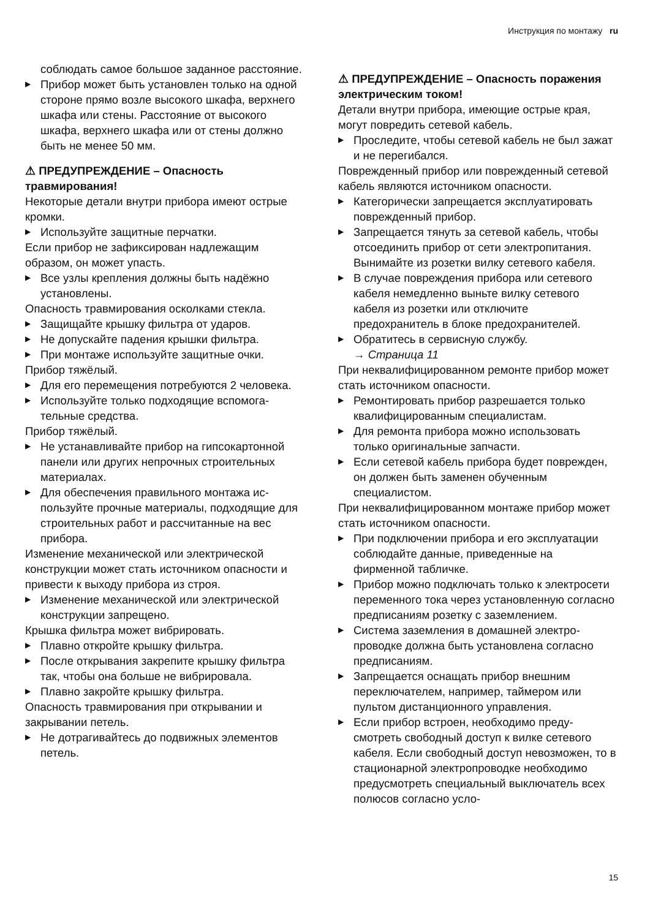Инструкция по монтажу ru
соблюдать самое большое заданное рас­стояние.
▶ Прибор может быть установлен только на одной стороне прямо возле высокого шка­фа, верхнего шкафа или стены. Расстояние от высокого шкафа, верхнего шкафа или от стены должно быть не менее 50 мм.
⚠ ПРЕДУПРЕЖДЕНИЕ – Опасность травмирования!
Некоторые детали внутри прибора имеют острые кромки.
▶ Используйте защитные перчатки.
Если прибор не зафиксирован надлежащим образом, он может упасть.
▶ Все узлы крепления должны быть надёжно установлены.
Опасность травмирования осколками стек­ла.
▶ Защищайте крышку фильтра от ударов.
▶ Не допускайте падения крышки фильтра.
▶ При монтаже используйте защитные очки.
Прибор тяжёлый.
▶ Для его перемещения потребуются 2 чело­века.
▶ Используйте только подходящие вспомога­тельные средства.
Прибор тяжёлый.
▶ Не устанавливайте прибор на гипсокартон­ной панели или других непрочных строи­тельных материалах.
▶ Для обеспечения правильного монтажа ис­пользуйте прочные материалы, подходящие для строительных работ и рассчитанные на вес прибора.
Изменение механической или электрической конструкции может стать источником опас­ности и привести к выходу прибора из строя.
▶ Изменение механической или электриче­ской конструкции запрещено.
Крышка фильтра может вибрировать.
▶ Плавно откройте крышку фильтра.
▶ После открывания закрепите крышку фильтра так, чтобы она больше не вибриро­вала.
▶ Плавно закройте крышку фильтра.
Опасность травмирования при открывании и закрывании петель.
▶ Не дотрагивайтесь до подвижных элемен­тов петель.
⚠ ПРЕДУПРЕЖДЕНИЕ – Опасность поражения электрическим током!
Детали внутри прибора, имеющие острые края, могут повредить сетевой кабель.
▶ Проследите, чтобы сетевой кабель не был зажат и не перегибался.
Поврежденный прибор или поврежденный сетевой кабель являются источником опас­ности.
▶ Категорически запрещается эксплуатиро­вать поврежденный прибор.
▶ Запрещается тянуть за сетевой кабель, что­бы отсоединить прибор от сети электропита­ния. Вынимайте из розетки вилку сетевого кабеля.
▶ В случае повреждения прибора или сетево­го кабеля немедленно выньте вилку сетево­го кабеля из розетки или отключите предохранитель в блоке предохранителей.
▶ Обратитесь в сервисную службу.
→ Страница 11
При неквалифицированном ремонте прибор может стать источником опасности.
▶ Ремонтировать прибор разрешается только квалифицированным специалистам.
▶ Для ремонта прибора можно использовать только оригинальные запчасти.
▶ Если сетевой кабель прибора будет повре­жден, он должен быть заменен обученным специалистом.
При неквалифицированном монтаже прибор может стать источником опасности.
▶ При подключении прибора и его эксплуата­ции соблюдайте данные, приведенные на фирменной табличке.
▶ Прибор можно подключать только к элек­тросети переменного тока через установ­ленную согласно предписаниям розетку с заземлением.
▶ Система заземления в домашней электро­проводке должна быть установлена соглас­но предписаниям.
▶ Запрещается оснащать прибор внешним переключателем, например, таймером или пультом дистанционного управления.
▶ Если прибор встроен, необходимо преду­смотреть свободный доступ к вилке сетево­го кабеля. Если свободный доступ невозмо­жен, то в стационарной электропроводке необходимо предусмотреть специальный выключатель всех полюсов согласно усло-
15